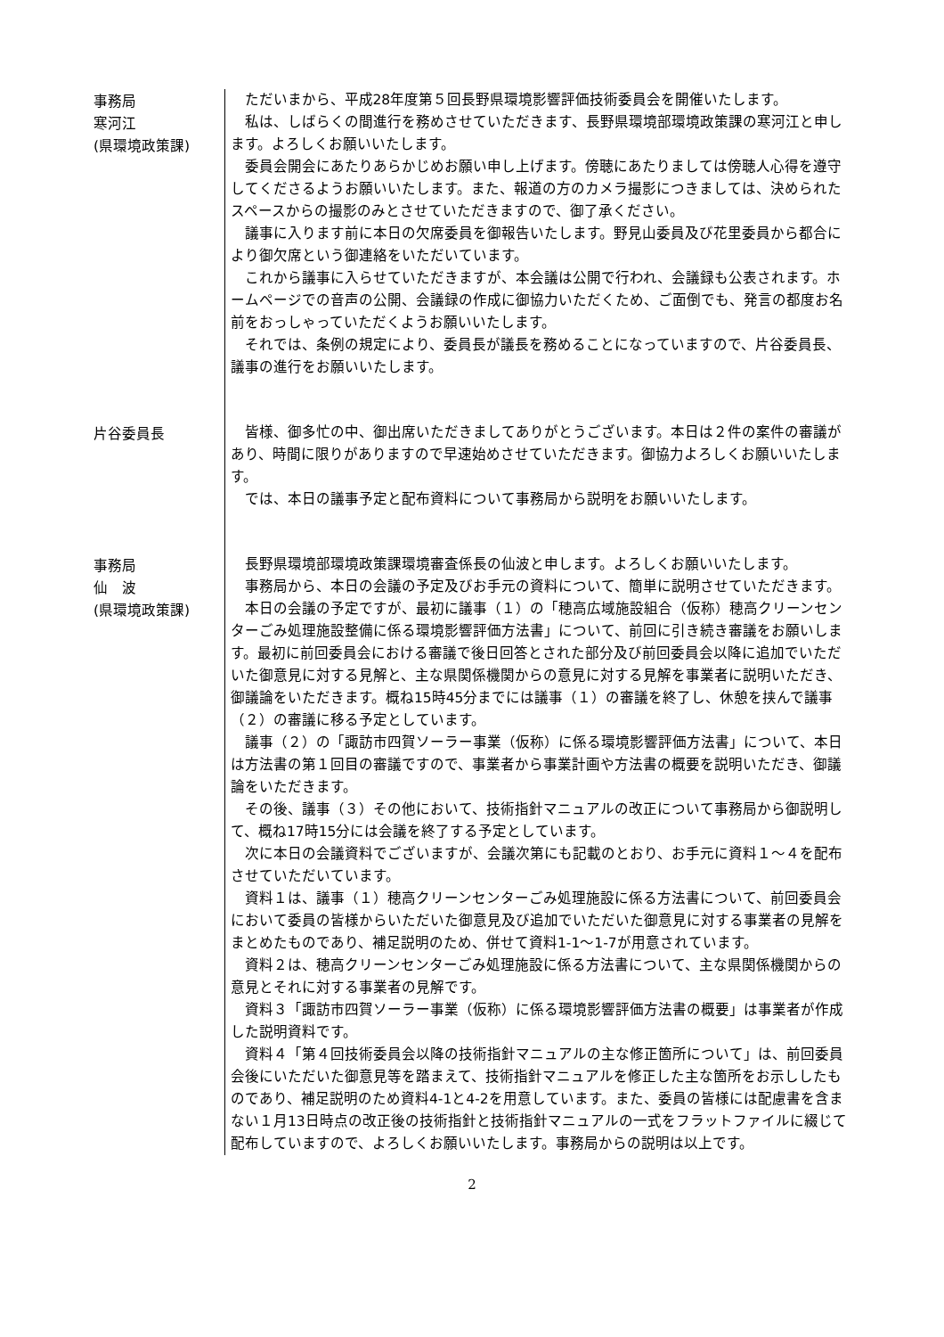事務局
寒河江
(県環境政策課)
ただいまから、平成28年度第５回長野県環境影響評価技術委員会を開催いたします。
私は、しばらくの間進行を務めさせていただきます、長野県環境部環境政策課の寒河江と申します。よろしくお願いいたします。
委員会開会にあたりあらかじめお願い申し上げます。傍聴にあたりましては傍聴人心得を遵守してくださるようお願いいたします。また、報道の方のカメラ撮影につきましては、決められたスペースからの撮影のみとさせていただきますので、御了承ください。
議事に入ります前に本日の欠席委員を御報告いたします。野見山委員及び花里委員から都合により御欠席という御連絡をいただいています。
これから議事に入らせていただきますが、本会議は公開で行われ、会議録も公表されます。ホームページでの音声の公開、会議録の作成に御協力いただくため、ご面倒でも、発言の都度お名前をおっしゃっていただくようお願いいたします。
それでは、条例の規定により、委員長が議長を務めることになっていますので、片谷委員長、議事の進行をお願いいたします。
片谷委員長 皆様、御多忙の中、御出席いただきましてありがとうございます。本日は２件の案件の審議があり、時間に限りがありますので早速始めさせていただきます。御協力よろしくお願いいたします。
では、本日の議事予定と配布資料について事務局から説明をお願いいたします。
事務局
仙　波
(県環境政策課)
長野県環境部環境政策課環境審査係長の仙波と申します。よろしくお願いいたします。
事務局から、本日の会議の予定及びお手元の資料について、簡単に説明させていただきます。
本日の会議の予定ですが、最初に議事（１）の「穂高広域施設組合（仮称）穂高クリーンセンターごみ処理施設整備に係る環境影響評価方法書」について、前回に引き続き審議をお願いします。最初に前回委員会における審議で後日回答とされた部分及び前回委員会以降に追加でいただいた御意見に対する見解と、主な県関係機関からの意見に対する見解を事業者に説明いただき、御議論をいただきます。概ね15時45分までには議事（１）の審議を終了し、休憩を挟んで議事（２）の審議に移る予定としています。
議事（２）の「諏訪市四賀ソーラー事業（仮称）に係る環境影響評価方法書」について、本日は方法書の第１回目の審議ですので、事業者から事業計画や方法書の概要を説明いただき、御議論をいただきます。
その後、議事（３）その他において、技術指針マニュアルの改正について事務局から御説明して、概ね17時15分には会議を終了する予定としています。
次に本日の会議資料でございますが、会議次第にも記載のとおり、お手元に資料１～４を配布させていただいています。
資料１は、議事（１）穂高クリーンセンターごみ処理施設に係る方法書について、前回委員会において委員の皆様からいただいた御意見及び追加でいただいた御意見に対する事業者の見解をまとめたものであり、補足説明のため、併せて資料1-1～1-7が用意されています。
資料２は、穂高クリーンセンターごみ処理施設に係る方法書について、主な県関係機関からの意見とそれに対する事業者の見解です。
資料３「諏訪市四賀ソーラー事業（仮称）に係る環境影響評価方法書の概要」は事業者が作成した説明資料です。
資料４「第４回技術委員会以降の技術指針マニュアルの主な修正箇所について」は、前回委員会後にいただいた御意見等を踏まえて、技術指針マニュアルを修正した主な箇所をお示ししたものであり、補足説明のため資料4-1と4-2を用意しています。また、委員の皆様には配慮書を含まない１月13日時点の改正後の技術指針と技術指針マニュアルの一式をフラットファイルに綴じて配布していますので、よろしくお願いいたします。事務局からの説明は以上です。
2